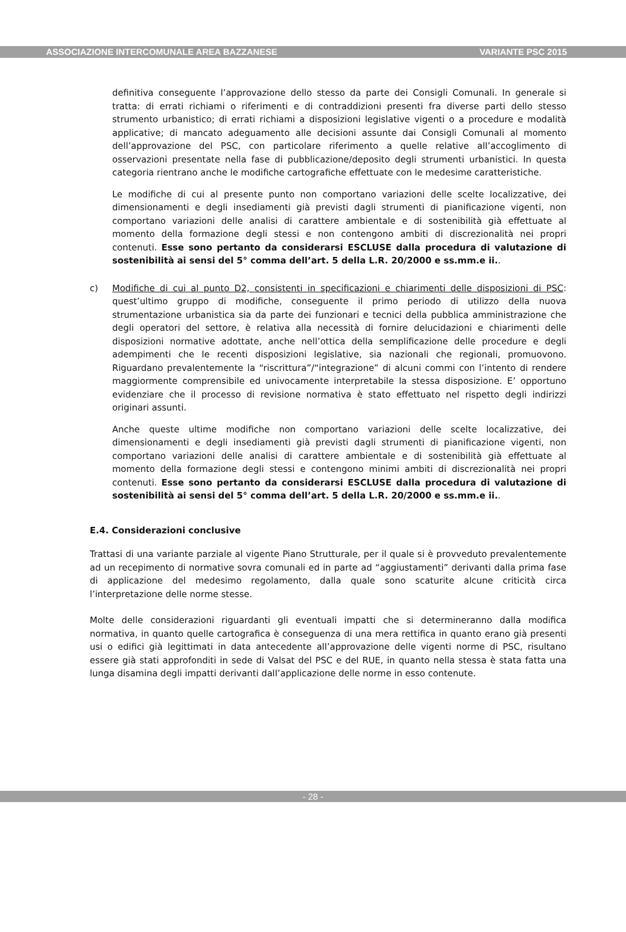ASSOCIAZIONE INTERCOMUNALE AREA BAZZANESE VARIANTE PSC 2015
definitiva conseguente l’approvazione dello stesso da parte dei Consigli Comunali. In generale si tratta: di errati richiami o riferimenti e di contraddizioni presenti fra diverse parti dello stesso strumento urbanistico; di errati richiami a disposizioni legislative vigenti o a procedure e modalità applicative; di mancato adeguamento alle decisioni assunte dai Consigli Comunali al momento dell’approvazione del PSC, con particolare riferimento a quelle relative all’accoglimento di osservazioni presentate nella fase di pubblicazione/deposito degli strumenti urbanistici. In questa categoria rientrano anche le modifiche cartografiche effettuate con le medesime caratteristiche.
Le modifiche di cui al presente punto non comportano variazioni delle scelte localizzative, dei dimensionamenti e degli insediamenti già previsti dagli strumenti di pianificazione vigenti, non comportano variazioni delle analisi di carattere ambientale e di sostenibilità già effettuate al momento della formazione degli stessi e non contengono ambiti di discrezionalità nei propri contenuti. Esse sono pertanto da considerarsi ESCLUSE dalla procedura di valutazione di sostenibilità ai sensi del 5° comma dell’art. 5 della L.R. 20/2000 e ss.mm.e ii..
c) Modifiche di cui al punto D2, consistenti in specificazioni e chiarimenti delle disposizioni di PSC: quest’ultimo gruppo di modifiche, conseguente il primo periodo di utilizzo della nuova strumentazione urbanistica sia da parte dei funzionari e tecnici della pubblica amministrazione che degli operatori del settore, è relativa alla necessità di fornire delucidazioni e chiarimenti delle disposizioni normative adottate, anche nell’ottica della semplificazione delle procedure e degli adempimenti che le recenti disposizioni legislative, sia nazionali che regionali, promuovono. Riguardano prevalentemente la “riscrittura”/“integrazione” di alcuni commi con l’intento di rendere maggiormente comprensibile ed univocamente interpretabile la stessa disposizione. E’ opportuno evidenziare che il processo di revisione normativa è stato effettuato nel rispetto degli indirizzi originari assunti.
Anche queste ultime modifiche non comportano variazioni delle scelte localizzative, dei dimensionamenti e degli insediamenti già previsti dagli strumenti di pianificazione vigenti, non comportano variazioni delle analisi di carattere ambientale e di sostenibilità già effettuate al momento della formazione degli stessi e contengono minimi ambiti di discrezionalità nei propri contenuti. Esse sono pertanto da considerarsi ESCLUSE dalla procedura di valutazione di sostenibilità ai sensi del 5° comma dell’art. 5 della L.R. 20/2000 e ss.mm.e ii..
E.4. Considerazioni conclusive
Trattasi di una variante parziale al vigente Piano Strutturale, per il quale si è provveduto prevalentemente ad un recepimento di normative sovra comunali ed in parte ad “aggiustamenti” derivanti dalla prima fase di applicazione del medesimo regolamento, dalla quale sono scaturite alcune criticità circa l’interpretazione delle norme stesse.
Molte delle considerazioni riguardanti gli eventuali impatti che si determineranno dalla modifica normativa, in quanto quelle cartografica è conseguenza di una mera rettifica in quanto erano già presenti usi o edifici già legittimati in data antecedente all’approvazione delle vigenti norme di PSC, risultano essere già stati approfonditi in sede di Valsat del PSC e del RUE, in quanto nella stessa è stata fatta una lunga disamina degli impatti derivanti dall’applicazione delle norme in esso contenute.
- 28 -